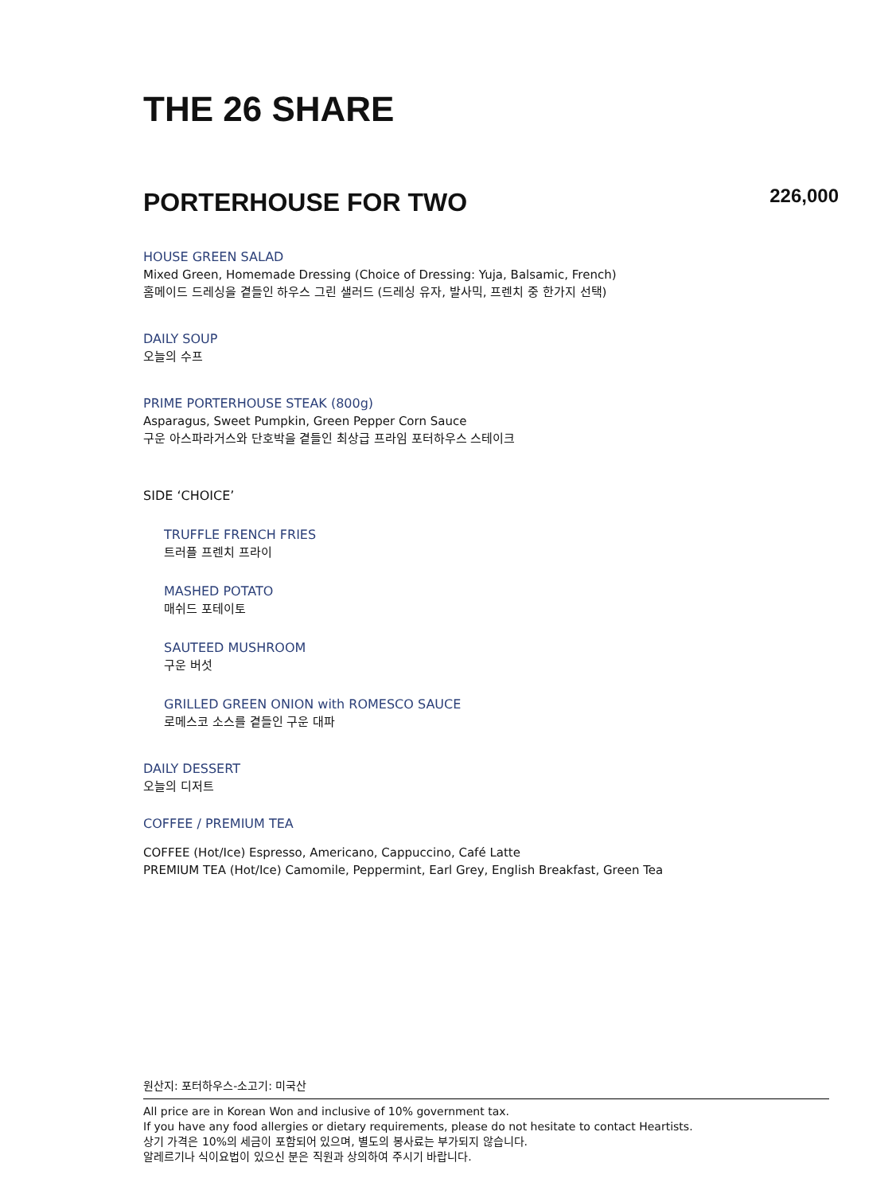THE 26 SHARE
PORTERHOUSE FOR TWO
226,000
HOUSE GREEN SALAD
Mixed Green, Homemade Dressing (Choice of Dressing: Yuja, Balsamic, French)
홈메이드 드레싱을 곁들인 하우스 그린 샐러드 (드레싱 유자, 발사믹, 프렌치 중 한가지 선택)
DAILY SOUP
오늘의 수프
PRIME PORTERHOUSE STEAK (800g)
Asparagus, Sweet Pumpkin, Green Pepper Corn Sauce
구운 아스파라거스와 단호박을 곁들인 최상급 프라임 포터하우스 스테이크
SIDE ‘CHOICE’
TRUFFLE FRENCH FRIES
트러플 프렌치 프라이
MASHED POTATO
매쉬드 포테이토
SAUTEED MUSHROOM
구운 버섯
GRILLED GREEN ONION with ROMESCO SAUCE
로메스코 소스를 곁들인 구운 대파
DAILY DESSERT
오늘의 디저트
COFFEE / PREMIUM TEA
COFFEE (Hot/Ice) Espresso, Americano, Cappuccino, Café Latte
PREMIUM TEA (Hot/Ice) Camomile, Peppermint, Earl Grey, English Breakfast, Green Tea
원산지: 포터하우스-소고기: 미국산
All price are in Korean Won and inclusive of 10% government tax.
If you have any food allergies or dietary requirements, please do not hesitate to contact Heartists.
상기 가격은 10%의 세금이 포함되어 있으며, 별도의 봉사료는 부가되지 않습니다.
알레르기나 식이요법이 있으신 분은 직원과 상의하여 주시기 바랍니다.